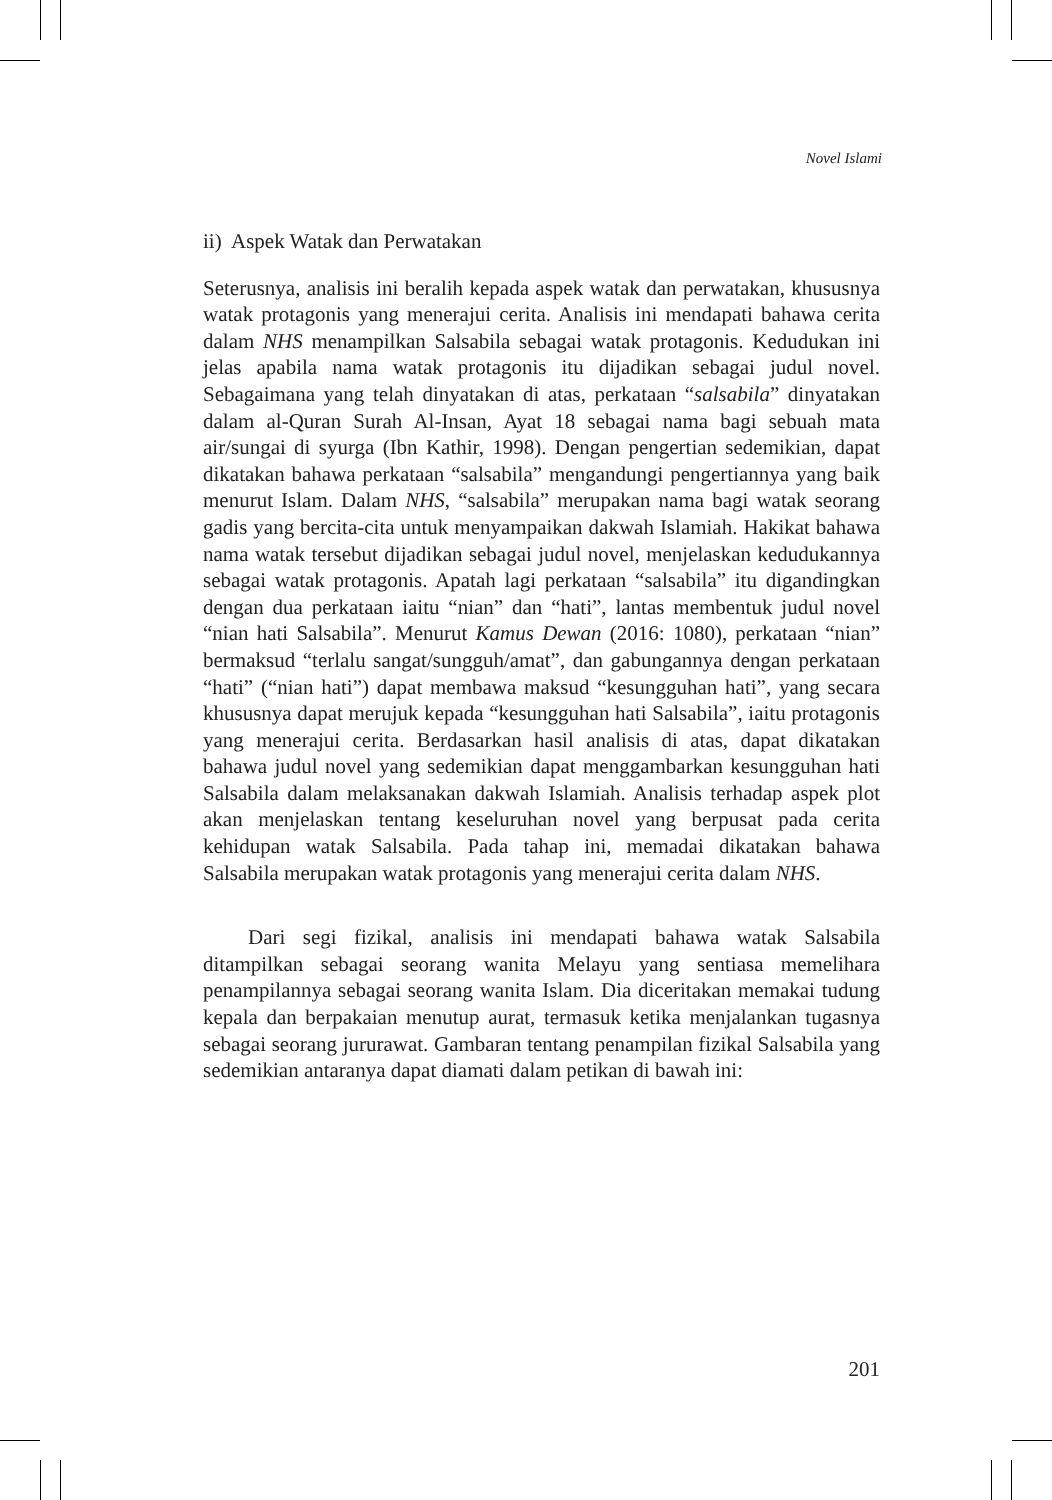Novel Islami
ii) Aspek Watak dan Perwatakan
Seterusnya, analisis ini beralih kepada aspek watak dan perwatakan, khususnya watak protagonis yang menerajui cerita. Analisis ini mendapati bahawa cerita dalam NHS menampilkan Salsabila sebagai watak protagonis. Kedudukan ini jelas apabila nama watak protagonis itu dijadikan sebagai judul novel. Sebagaimana yang telah dinyatakan di atas, perkataan “salsabila” dinyatakan dalam al-Quran Surah Al-Insan, Ayat 18 sebagai nama bagi sebuah mata air/sungai di syurga (Ibn Kathir, 1998). Dengan pengertian sedemikian, dapat dikatakan bahawa perkataan “salsabila” mengandungi pengertiannya yang baik menurut Islam. Dalam NHS, “salsabila” merupakan nama bagi watak seorang gadis yang bercita-cita untuk menyampaikan dakwah Islamiah. Hakikat bahawa nama watak tersebut dijadikan sebagai judul novel, menjelaskan kedudukannya sebagai watak protagonis. Apatah lagi perkataan “salsabila” itu digandingkan dengan dua perkataan iaitu “nian” dan “hati”, lantas membentuk judul novel “nian hati Salsabila”. Menurut Kamus Dewan (2016: 1080), perkataan “nian” bermaksud “terlalu sangat/sungguh/amat”, dan gabungannya dengan perkataan “hati” (“nian hati”) dapat membawa maksud “kesungguhan hati”, yang secara khususnya dapat merujuk kepada “kesungguhan hati Salsabila”, iaitu protagonis yang menerajui cerita. Berdasarkan hasil analisis di atas, dapat dikatakan bahawa judul novel yang sedemikian dapat menggambarkan kesungguhan hati Salsabila dalam melaksanakan dakwah Islamiah. Analisis terhadap aspek plot akan menjelaskan tentang keseluruhan novel yang berpusat pada cerita kehidupan watak Salsabila. Pada tahap ini, memadai dikatakan bahawa Salsabila merupakan watak protagonis yang menerajui cerita dalam NHS.
Dari segi fizikal, analisis ini mendapati bahawa watak Salsabila ditampilkan sebagai seorang wanita Melayu yang sentiasa memelihara penampilannya sebagai seorang wanita Islam. Dia diceritakan memakai tudung kepala dan berpakaian menutup aurat, termasuk ketika menjalankan tugasnya sebagai seorang jururawat. Gambaran tentang penampilan fizikal Salsabila yang sedemikian antaranya dapat diamati dalam petikan di bawah ini:
201